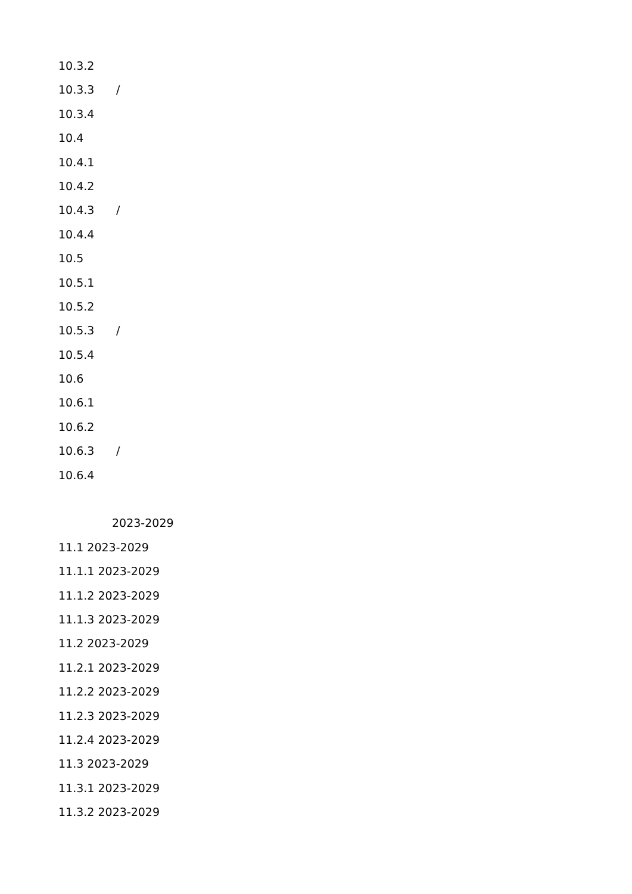10.3.2
10.3.3 /
10.3.4
10.4
10.4.1
10.4.2
10.4.3 /
10.4.4
10.5
10.5.1
10.5.2
10.5.3 /
10.5.4
10.6
10.6.1
10.6.2
10.6.3 /
10.6.4
2023-2029
11.1 2023-2029
11.1.1 2023-2029
11.1.2 2023-2029
11.1.3 2023-2029
11.2 2023-2029
11.2.1 2023-2029
11.2.2 2023-2029
11.2.3 2023-2029
11.2.4 2023-2029
11.3 2023-2029
11.3.1 2023-2029
11.3.2 2023-2029